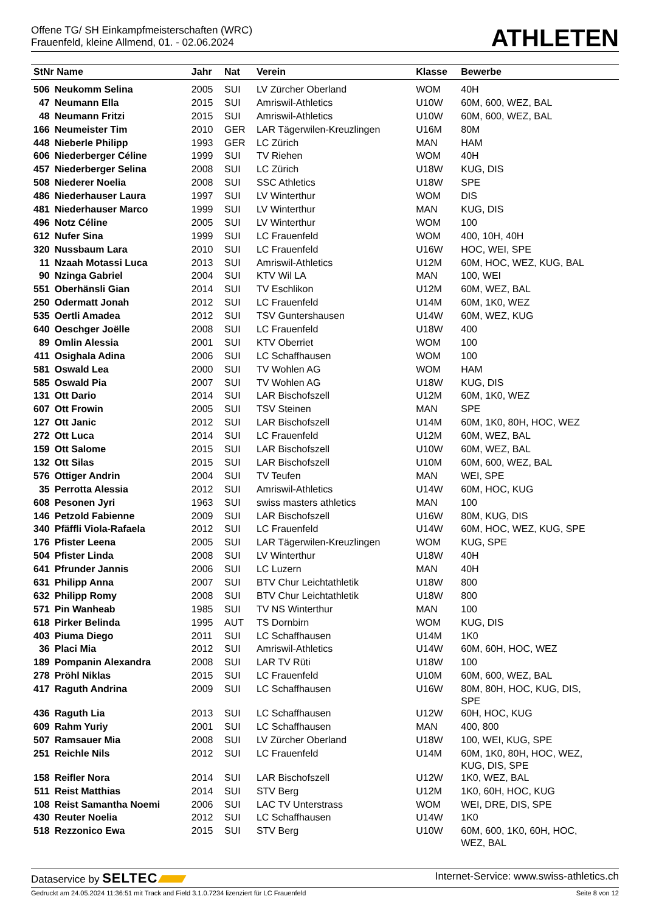Offene TG/ SH Einkampfmeisterschaften (WRC)
Frauenfeld, kleine Allmend, 01. - 02.06.2024
ATHLETEN
| StNr Name | | Jahr | Nat | Verein | Klasse | Bewerbe |
| --- | --- | --- | --- | --- | --- | --- |
| 506 | Neukomm Selina | 2005 | SUI | LV Zürcher Oberland | WOM | 40H |
| 47 | Neumann Ella | 2015 | SUI | Amriswil-Athletics | U10W | 60M, 600, WEZ, BAL |
| 48 | Neumann Fritzi | 2015 | SUI | Amriswil-Athletics | U10W | 60M, 600, WEZ, BAL |
| 166 | Neumeister Tim | 2010 | GER | LAR Tägerwilen-Kreuzlingen | U16M | 80M |
| 448 | Nieberle Philipp | 1993 | GER | LC Zürich | MAN | HAM |
| 606 | Niederberger Céline | 1999 | SUI | TV Riehen | WOM | 40H |
| 457 | Niederberger Selina | 2008 | SUI | LC Zürich | U18W | KUG, DIS |
| 508 | Niederer Noelia | 2008 | SUI | SSC Athletics | U18W | SPE |
| 486 | Niederhauser Laura | 1997 | SUI | LV Winterthur | WOM | DIS |
| 481 | Niederhauser Marco | 1999 | SUI | LV Winterthur | MAN | KUG, DIS |
| 496 | Notz Céline | 2005 | SUI | LV Winterthur | WOM | 100 |
| 612 | Nufer Sina | 1999 | SUI | LC Frauenfeld | WOM | 400, 10H, 40H |
| 320 | Nussbaum Lara | 2010 | SUI | LC Frauenfeld | U16W | HOC, WEI, SPE |
| 11 | Nzaah Motassi Luca | 2013 | SUI | Amriswil-Athletics | U12M | 60M, HOC, WEZ, KUG, BAL |
| 90 | Nzinga Gabriel | 2004 | SUI | KTV Wil LA | MAN | 100, WEI |
| 551 | Oberhänsli Gian | 2014 | SUI | TV Eschlikon | U12M | 60M, WEZ, BAL |
| 250 | Odermatt Jonah | 2012 | SUI | LC Frauenfeld | U14M | 60M, 1K0, WEZ |
| 535 | Oertli Amadea | 2012 | SUI | TSV Guntershausen | U14W | 60M, WEZ, KUG |
| 640 | Oeschger Joëlle | 2008 | SUI | LC Frauenfeld | U18W | 400 |
| 89 | Omlin Alessia | 2001 | SUI | KTV Oberriet | WOM | 100 |
| 411 | Osighala Adina | 2006 | SUI | LC Schaffhausen | WOM | 100 |
| 581 | Oswald Lea | 2000 | SUI | TV Wohlen AG | WOM | HAM |
| 585 | Oswald Pia | 2007 | SUI | TV Wohlen AG | U18W | KUG, DIS |
| 131 | Ott Dario | 2014 | SUI | LAR Bischofszell | U12M | 60M, 1K0, WEZ |
| 607 | Ott Frowin | 2005 | SUI | TSV Steinen | MAN | SPE |
| 127 | Ott Janic | 2012 | SUI | LAR Bischofszell | U14M | 60M, 1K0, 80H, HOC, WEZ |
| 272 | Ott Luca | 2014 | SUI | LC Frauenfeld | U12M | 60M, WEZ, BAL |
| 159 | Ott Salome | 2015 | SUI | LAR Bischofszell | U10W | 60M, WEZ, BAL |
| 132 | Ott Silas | 2015 | SUI | LAR Bischofszell | U10M | 60M, 600, WEZ, BAL |
| 576 | Ottiger Andrin | 2004 | SUI | TV Teufen | MAN | WEI, SPE |
| 35 | Perrotta Alessia | 2012 | SUI | Amriswil-Athletics | U14W | 60M, HOC, KUG |
| 608 | Pesonen Jyri | 1963 | SUI | swiss masters athletics | MAN | 100 |
| 146 | Petzold Fabienne | 2009 | SUI | LAR Bischofszell | U16W | 80M, KUG, DIS |
| 340 | Pfäffli Viola-Rafaela | 2012 | SUI | LC Frauenfeld | U14W | 60M, HOC, WEZ, KUG, SPE |
| 176 | Pfister Leena | 2005 | SUI | LAR Tägerwilen-Kreuzlingen | WOM | KUG, SPE |
| 504 | Pfister Linda | 2008 | SUI | LV Winterthur | U18W | 40H |
| 641 | Pfrunder Jannis | 2006 | SUI | LC Luzern | MAN | 40H |
| 631 | Philipp Anna | 2007 | SUI | BTV Chur Leichtathletik | U18W | 800 |
| 632 | Philipp Romy | 2008 | SUI | BTV Chur Leichtathletik | U18W | 800 |
| 571 | Pin Wanheab | 1985 | SUI | TV NS Winterthur | MAN | 100 |
| 618 | Pirker Belinda | 1995 | AUT | TS Dornbirn | WOM | KUG, DIS |
| 403 | Piuma Diego | 2011 | SUI | LC Schaffhausen | U14M | 1K0 |
| 36 | Placi Mia | 2012 | SUI | Amriswil-Athletics | U14W | 60M, 60H, HOC, WEZ |
| 189 | Pompanin Alexandra | 2008 | SUI | LAR TV Rüti | U18W | 100 |
| 278 | Pröhl Niklas | 2015 | SUI | LC Frauenfeld | U10M | 60M, 600, WEZ, BAL |
| 417 | Raguth Andrina | 2009 | SUI | LC Schaffhausen | U16W | 80M, 80H, HOC, KUG, DIS, SPE |
| 436 | Raguth Lia | 2013 | SUI | LC Schaffhausen | U12W | 60H, HOC, KUG |
| 609 | Rahm Yuriy | 2001 | SUI | LC Schaffhausen | MAN | 400, 800 |
| 507 | Ramsauer Mia | 2008 | SUI | LV Zürcher Oberland | U18W | 100, WEI, KUG, SPE |
| 251 | Reichle Nils | 2012 | SUI | LC Frauenfeld | U14M | 60M, 1K0, 80H, HOC, WEZ, KUG, DIS, SPE |
| 158 | Reifler Nora | 2014 | SUI | LAR Bischofszell | U12W | 1K0, WEZ, BAL |
| 511 | Reist Matthias | 2014 | SUI | STV Berg | U12M | 1K0, 60H, HOC, KUG |
| 108 | Reist Samantha Noemi | 2006 | SUI | LAC TV Unterstrass | WOM | WEI, DRE, DIS, SPE |
| 430 | Reuter Noelia | 2012 | SUI | LC Schaffhausen | U14W | 1K0 |
| 518 | Rezzonico Ewa | 2015 | SUI | STV Berg | U10W | 60M, 600, 1K0, 60H, HOC, WEZ, BAL |
Dataservice by SELTEC
Internet-Service: www.swiss-athletics.ch
Gedruckt am 24.05.2024 11:36:51 mit Track and Field 3.1.0.7234 lizenziert für LC Frauenfeld
Seite 8 von 12